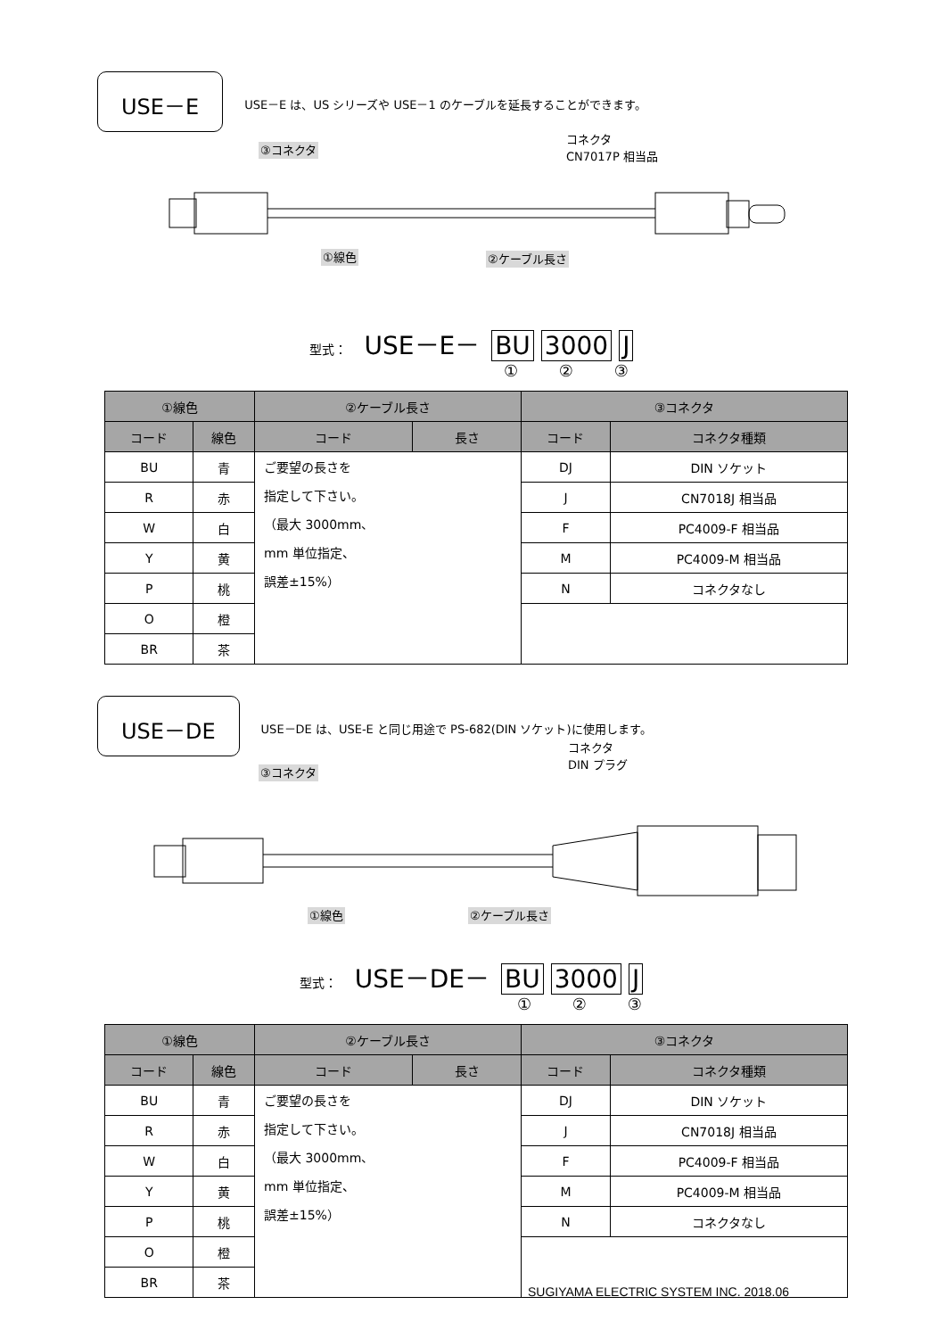USE－E
USE－E は、US シリーズや USE－1 のケーブルを延長することができます。
③コネクタ
コネクタ
CN7017P 相当品
①線色 ②ケーブル長さ
型式： USE－E－ BU 3000 J
① ② ③
| ①線色 | | ②ケーブル長さ | | ③コネクタ | |
| --- | --- | --- | --- | --- | --- |
| コード | 線色 | コード | 長さ | コード | コネクタ種類 |
| BU | 青 | ご要望の長さを 指定して下さい。 （最大 3000mm、 mm 単位指定、 誤差±15%） | | DJ | DIN ソケット |
| R | 赤 | | | J | CN7018J 相当品 |
| W | 白 | | | F | PC4009-F 相当品 |
| Y | 黄 | | | M | PC4009-M 相当品 |
| P | 桃 | | | N | コネクタなし |
| O | 橙 | | | | |
| BR | 茶 | | | | |
USE－DE
USE－DE は、USE-E と同じ用途で PS-682(DIN ソケット)に使用します。
③コネクタ
コネクタ
DIN プラグ
①線色 ②ケーブル長さ
型式： USE－DE－ BU 3000 J
① ② ③
| ①線色 | | ②ケーブル長さ | | ③コネクタ | |
| --- | --- | --- | --- | --- | --- |
| コード | 線色 | コード | 長さ | コード | コネクタ種類 |
| BU | 青 | ご要望の長さを 指定して下さい。 （最大 3000mm、 mm 単位指定、 誤差±15%） | | DJ | DIN ソケット |
| R | 赤 | | | J | CN7018J 相当品 |
| W | 白 | | | F | PC4009-F 相当品 |
| Y | 黄 | | | M | PC4009-M 相当品 |
| P | 桃 | | | N | コネクタなし |
| O | 橙 | | | | |
| BR | 茶 | | | | |
SUGIYAMA ELECTRIC SYSTEM INC. 2018.06